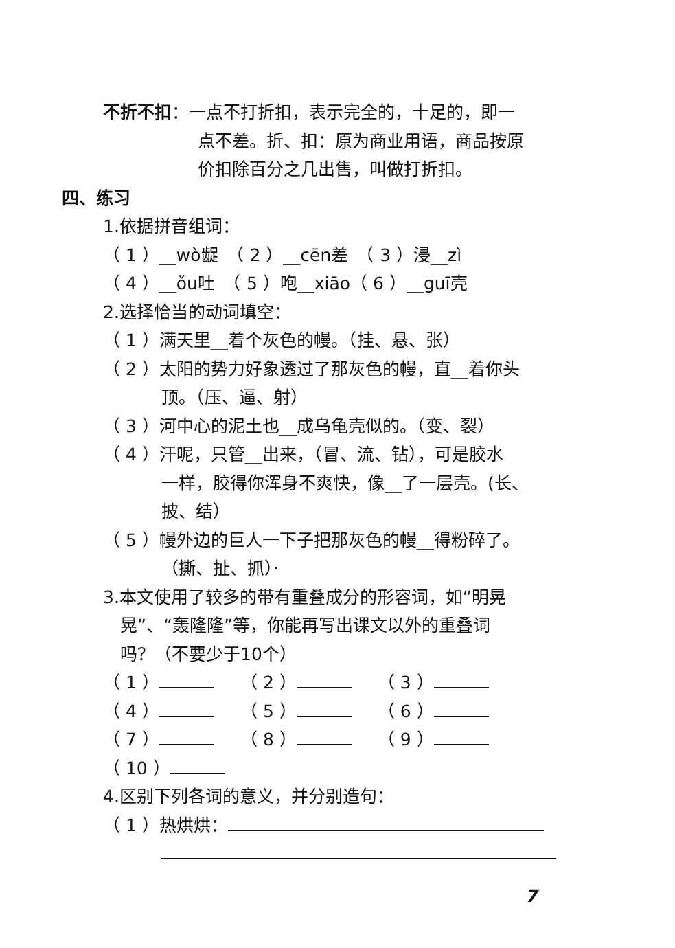不折不扣：一点不打折扣，表示完全的，十足的，即一
点不差。折、扣：原为商业用语，商品按原
价扣除百分之几出售，叫做打折扣。
四、练习
1.依据拼音组词：
（ 1 ）__wò龊　（ 2 ）__cēn差　（ 3 ）浸__zì
（ 4 ）__ǒu吐　（ 5 ）咆__xiāo（ 6 ）__guī壳
2.选择恰当的动词填空：
（ 1 ）满天里__着个灰色的幔。（挂、悬、张）
（ 2 ）太阳的势力好象透过了那灰色的幔，直__着你头
顶。（压、逼、射）
（ 3 ）河中心的泥土也__成乌龟壳似的。（变、裂）
（ 4 ）汗呢，只管__出来，（冒、流、钻），可是胶水
一样，胶得你浑身不爽快，像__了一层壳。(长、
披、结）
（ 5 ）幔外边的巨人一下子把那灰色的幔__得粉碎了。
（撕、扯、抓）·
3.本文使用了较多的带有重叠成分的形容词，如“明晃
晃”、“轰隆隆”等，你能再写出课文以外的重叠词
吗？（不要少于10个）
（ 1 ） （ 2 ） （ 3 ）
（ 4 ） （ 5 ） （ 6 ）
（ 7 ） （ 8 ） （ 9 ）
（ 10 ）
4.区别下列各词的意义，并分别造句：
（ 1 ）热烘烘：
7